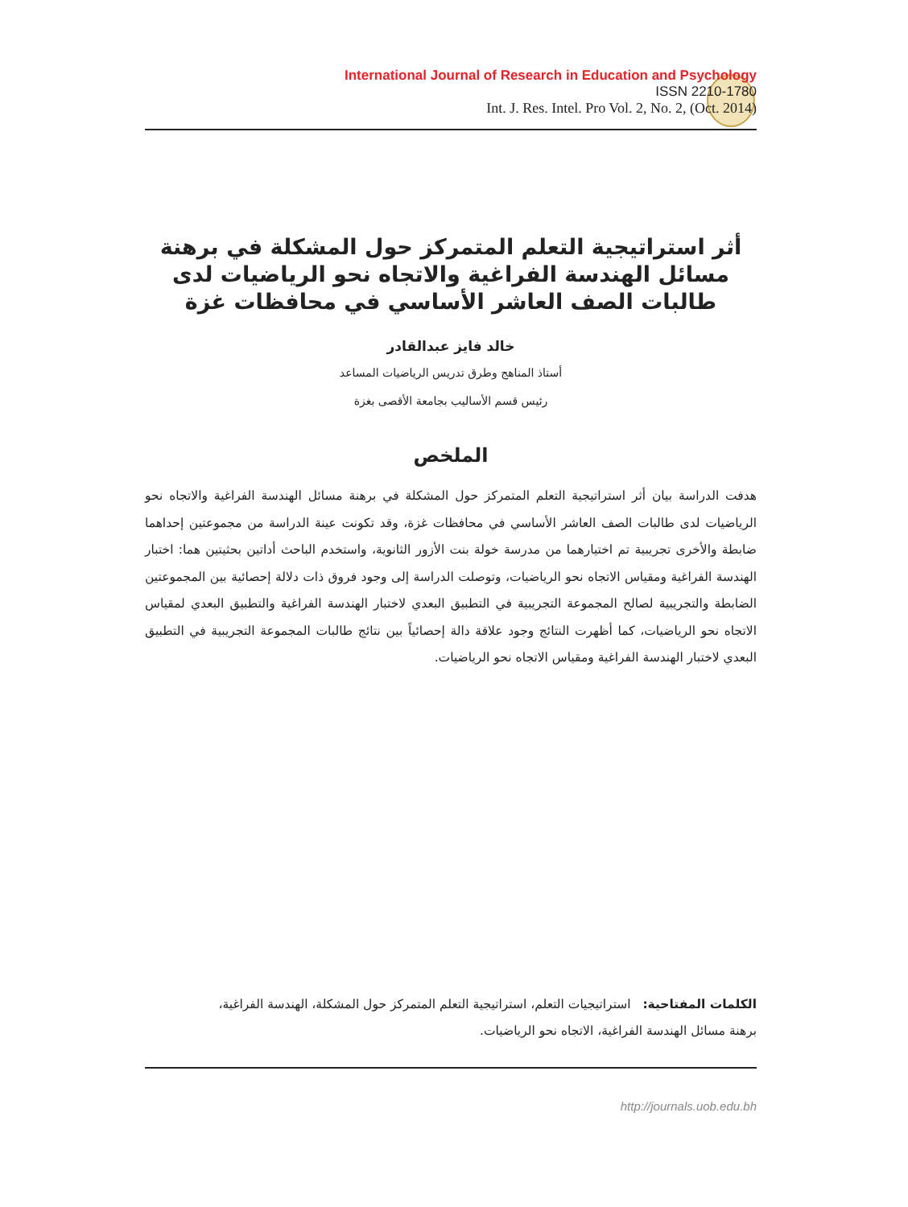International Journal of Research in Education and Psychology
ISSN 2210-1780
Int. J. Res. Intel. Pro Vol. 2, No. 2, (Oct. 2014)
أثر استراتيجية التعلم المتمركز حول المشكلة في برهنة
مسائل الهندسة الفراغية والاتجاه نحو الرياضيات لدى
طالبات الصف العاشر الأساسي في محافظات غزة
خالد فايز عبدالقادر
أستاذ المناهج وطرق تدريس الرياضيات المساعد
رئيس قسم الأساليب بجامعة الأقصى بغزة
الملخص
هدفت الدراسة بيان أثر استراتيجية التعلم المتمركز حول المشكلة في برهنة مسائل الهندسة الفراغية والاتجاه نحو الرياضيات لدى طالبات الصف العاشر الأساسي في محافظات غزة، وقد تكونت عينة الدراسة من مجموعتين إحداهما ضابطة والأخرى تجريبية تم اختيارهما من مدرسة خولة بنت الأزور الثانوية، واستخدم الباحث أداتين بحثيتين هما: اختبار الهندسة الفراغية ومقياس الاتجاه نحو الرياضيات، وتوصلت الدراسة إلى وجود فروق ذات دلالة إحصائية بين المجموعتين الضابطة والتجريبية لصالح المجموعة التجريبية في التطبيق البعدي لاختبار الهندسة الفراغية والتطبيق البعدي لمقياس الاتجاه نحو الرياضيات، كما أظهرت النتائج وجود علاقة دالة إحصائياً بين نتائج طالبات المجموعة التجريبية في التطبيق البعدي لاختبار الهندسة الفراغية ومقياس الاتجاه نحو الرياضيات.
الكلمات المفتاحية: استراتيجيات التعلم، استراتيجية التعلم المتمركز حول المشكلة، الهندسة الفراغية،
برهنة مسائل الهندسة الفراغية، الاتجاه نحو الرياضيات.
http://journals.uob.edu.bh